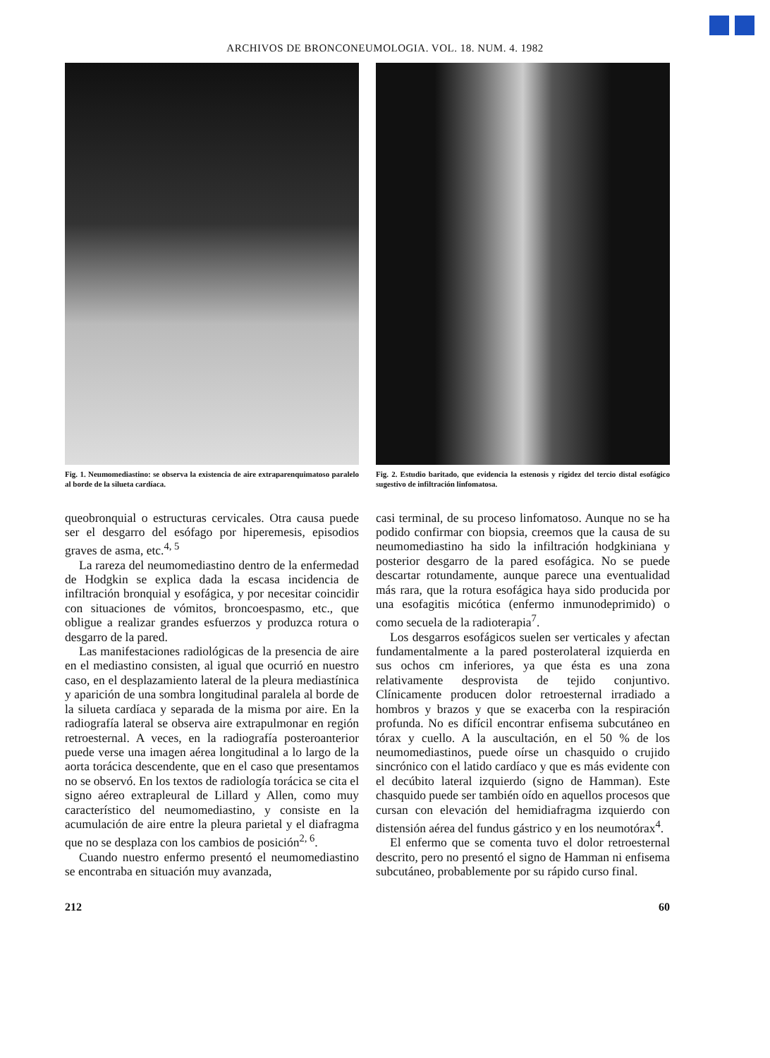ARCHIVOS DE BRONCONEUMOLOGIA. VOL. 18. NUM. 4. 1982
Fig. 1. Neumomediastino: se observa la existencia de aire extraparenquimatoso paralelo al borde de la silueta cardíaca.
queobronquial o estructuras cervicales. Otra causa puede ser el desgarro del esófago por hiperemesis, episodios graves de asma, etc.<sup>4, 5</sup>
La rareza del neumomediastino dentro de la enfermedad de Hodgkin se explica dada la escasa incidencia de infiltración bronquial y esofágica, y por necesitar coincidir con situaciones de vómitos, broncoespasmo, etc., que obligue a realizar grandes esfuerzos y produzca rotura o desgarro de la pared.
Las manifestaciones radiológicas de la presencia de aire en el mediastino consisten, al igual que ocurrió en nuestro caso, en el desplazamiento lateral de la pleura mediastínica y aparición de una sombra longitudinal paralela al borde de la silueta cardíaca y separada de la misma por aire. En la radiografía lateral se observa aire extrapulmonar en región retroesternal. A veces, en la radiografía posteroanterior puede verse una imagen aérea longitudinal a lo largo de la aorta torácica descendente, que en el caso que presentamos no se observó. En los textos de radiología torácica se cita el signo aéreo extrapleural de Lillard y Allen, como muy característico del neumomediastino, y consiste en la acumulación de aire entre la pleura parietal y el diafragma que no se desplaza con los cambios de posición<sup>2, 6</sup>.
Cuando nuestro enfermo presentó el neumomediastino se encontraba en situación muy avanzada,
Fig. 2. Estudio baritado, que evidencia la estenosis y rigidez del tercio distal esofágico sugestivo de infiltración linfomatosa.
casi terminal, de su proceso linfomatoso. Aunque no se ha podido confirmar con biopsia, creemos que la causa de su neumomediastino ha sido la infiltración hodgkiniana y posterior desgarro de la pared esofágica. No se puede descartar rotundamente, aunque parece una eventualidad más rara, que la rotura esofágica haya sido producida por una esofagitis micótica (enfermo inmunodeprimido) o como secuela de la radioterapia<sup>7</sup>.
Los desgarros esofágicos suelen ser verticales y afectan fundamentalmente a la pared posterolateral izquierda en sus ochos cm inferiores, ya que ésta es una zona relativamente desprovista de tejido conjuntivo. Clínicamente producen dolor retroesternal irradiado a hombros y brazos y que se exacerba con la respiración profunda. No es difícil encontrar enfisema subcutáneo en tórax y cuello. A la auscultación, en el 50 % de los neumomediastinos, puede oírse un chasquido o crujido sincrónico con el latido cardíaco y que es más evidente con el decúbito lateral izquierdo (signo de Hamman). Este chasquido puede ser también oído en aquellos procesos que cursan con elevación del hemidiafragma izquierdo con distensión aérea del fundus gástrico y en los neumotórax<sup>4</sup>.
El enfermo que se comenta tuvo el dolor retroesternal descrito, pero no presentó el signo de Hamman ni enfisema subcutáneo, probablemente por su rápido curso final.
212 60